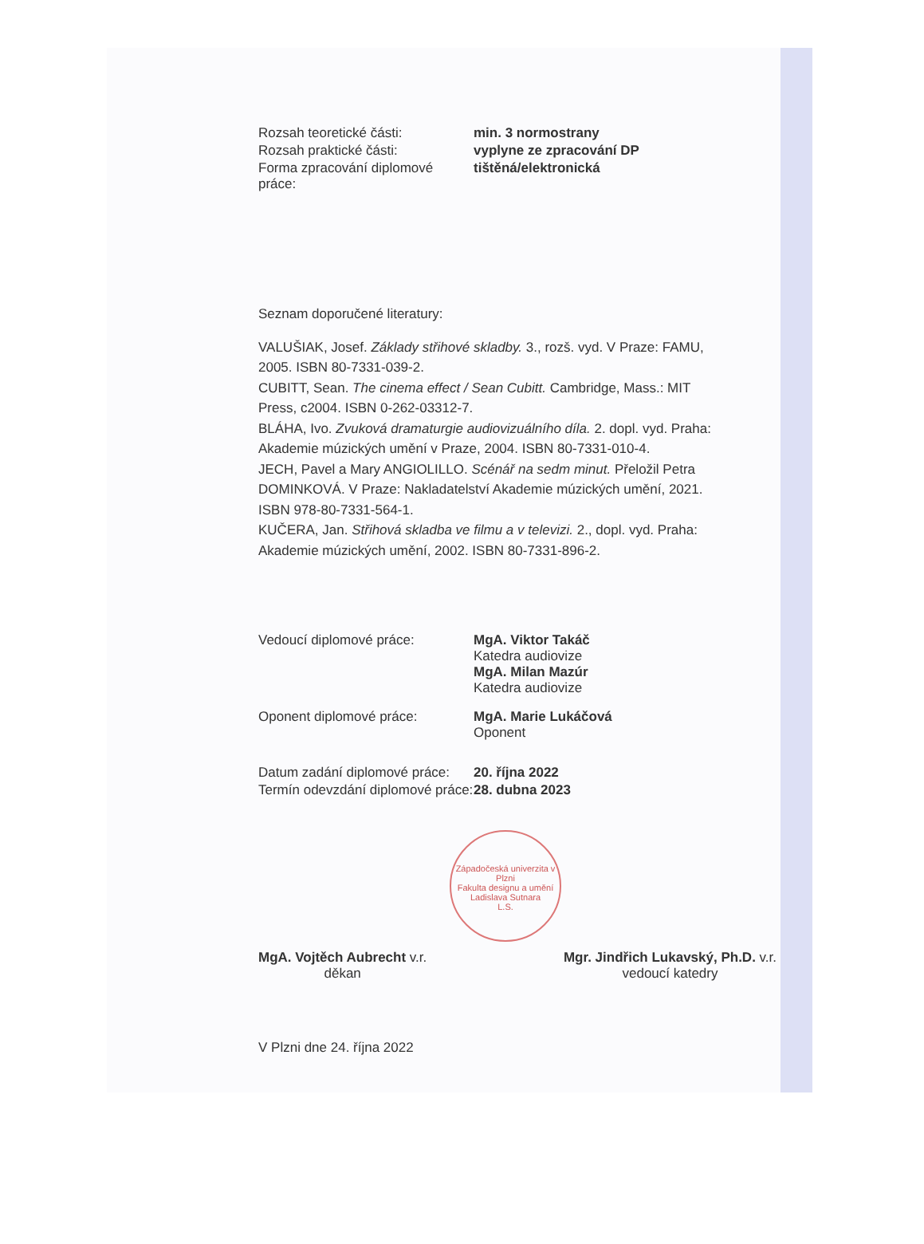Rozsah teoretické části: min. 3 normostrany
Rozsah praktické části: vyplyne ze zpracování DP
Forma zpracování diplomové práce:
tištěná/elektronická
Seznam doporučené literatury:
VALUŠIAK, Josef. Základy střihové skladby. 3., rozš. vyd. V Praze: FAMU, 2005. ISBN 80-7331-039-2.
CUBITT, Sean. The cinema effect / Sean Cubitt. Cambridge, Mass.: MIT Press, c2004. ISBN 0-262-03312-7.
BLÁHA, Ivo. Zvuková dramaturgie audiovizuálního díla. 2. dopl. vyd. Praha: Akademie múzických umění v Praze, 2004. ISBN 80-7331-010-4.
JECH, Pavel a Mary ANGIOLILLO. Scénář na sedm minut. Přeložil Petra DOMINKOVÁ. V Praze: Nakladatelství Akademie múzických umění, 2021. ISBN 978-80-7331-564-1.
KUČERA, Jan. Střihová skladba ve filmu a v televizi. 2., dopl. vyd. Praha: Akademie múzických umění, 2002. ISBN 80-7331-896-2.
Vedoucí diplomové práce: MgA. Viktor Takáč
Katedra audiovize
MgA. Milan Mazúr
Katedra audiovize
Oponent diplomové práce: MgA. Marie Lukáčová
Oponent
Datum zadání diplomové práce:
20. října 2022
Termín odevzdání diplomové práce:
28. dubna 2023
Západočeská univerzita v Plzni
Fakulta designu a umění
Ladislava Sutnara
L.S.
MgA. Vojtěch Aubrecht v.r.
děkan
Mgr. Jindřich Lukavský, Ph.D. v.r.
vedoucí katedry
V Plzni dne 24. října 2022